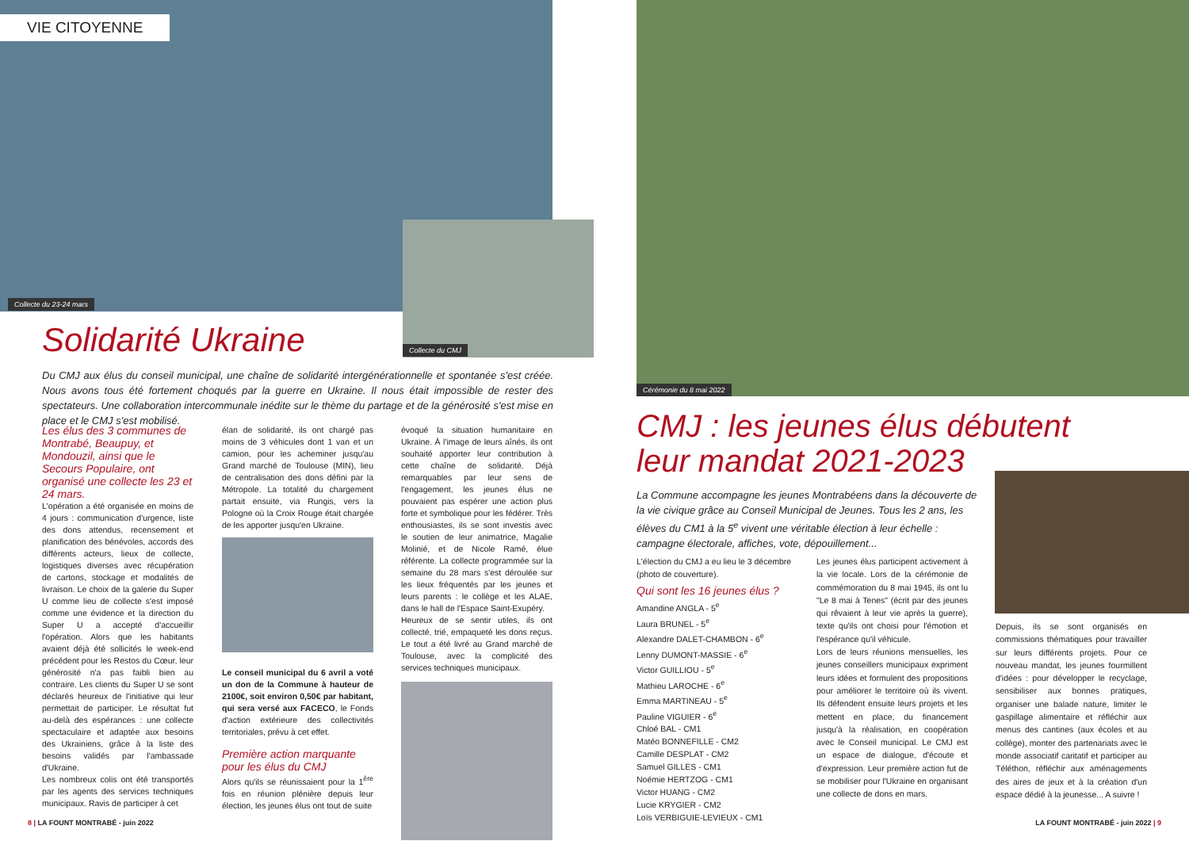VIE CITOYENNE
Collecte du 23-24 mars
Collecte du CMJ
Solidarité Ukraine
Du CMJ aux élus du conseil municipal, une chaîne de solidarité intergénérationnelle et spontanée s'est créée. Nous avons tous été fortement choqués par la guerre en Ukraine. Il nous était impossible de rester des spectateurs. Une collaboration intercommunale inédite sur le thème du partage et de la générosité s'est mise en place et le CMJ s'est mobilisé.
Les élus des 3 communes de Montrabé, Beaupuy, et Mondouzil, ainsi que le Secours Populaire, ont organisé une collecte les 23 et 24 mars.
L'opération a été organisée en moins de 4 jours : communication d'urgence, liste des dons attendus, recensement et planification des bénévoles, accords des différents acteurs, lieux de collecte, logistiques diverses avec récupération de cartons, stockage et modalités de livraison. Le choix de la galerie du Super U comme lieu de collecte s'est imposé comme une évidence et la direction du Super U a accepté d'accueillir l'opération. Alors que les habitants avaient déjà été sollicités le week-end précédent pour les Restos du Cœur, leur générosité n'a pas faibli bien au contraire. Les clients du Super U se sont déclarés heureux de l'initiative qui leur permettait de participer. Le résultat fut au-delà des espérances : une collecte spectaculaire et adaptée aux besoins des Ukrainiens, grâce à la liste des besoins validés par l'ambassade d'Ukraine.
Les nombreux colis ont été transportés par les agents des services techniques municipaux. Ravis de participer à cet
élan de solidarité, ils ont chargé pas moins de 3 véhicules dont 1 van et un camion, pour les acheminer jusqu'au Grand marché de Toulouse (MIN), lieu de centralisation des dons défini par la Métropole. La totalité du chargement partait ensuite, via Rungis, vers la Pologne où la Croix Rouge était chargée de les apporter jusqu'en Ukraine.
Le conseil municipal du 6 avril a voté un don de la Commune à hauteur de 2100€, soit environ 0,50€ par habitant, qui sera versé aux FACECO, le Fonds d'action extérieure des collectivités territoriales, prévu à cet effet.
Première action marquante pour les élus du CMJ
Alors qu'ils se réunissaient pour la 1<sup>ère</sup> fois en réunion plénière depuis leur élection, les jeunes élus ont tout de suite
évoqué la situation humanitaire en Ukraine. À l'image de leurs aînés, ils ont souhaité apporter leur contribution à cette chaîne de solidarité. Déjà remarquables par leur sens de l'engagement, les jeunes élus ne pouvaient pas espérer une action plus forte et symbolique pour les fédérer. Très enthousiastes, ils se sont investis avec le soutien de leur animatrice, Magalie Molinié, et de Nicole Ramé, élue référente. La collecte programmée sur la semaine du 28 mars s'est déroulée sur les lieux fréquentés par les jeunes et leurs parents : le collège et les ALAE, dans le hall de l'Espace Saint-Exupéry.
Heureux de se sentir utiles, ils ont collecté, trié, empaqueté les dons reçus. Le tout a été livré au Grand marché de Toulouse, avec la complicité des services techniques municipaux.
8 | LA FOUNT MONTRABÉ - juin 2022
Cérémonie du 8 mai 2022
CMJ : les jeunes élus débutent
leur mandat 2021-2023
La Commune accompagne les jeunes Montrabéens dans la découverte de la vie civique grâce au Conseil Municipal de Jeunes. Tous les 2 ans, les élèves du CM1 à la 5<sup>e</sup> vivent une véritable élection à leur échelle : campagne électorale, affiches, vote, dépouillement...
L'élection du CMJ a eu lieu le 3 décembre (photo de couverture).
Qui sont les 16 jeunes élus ?
Amandine ANGLA - 5<sup>e</sup>
Laura BRUNEL - 5<sup>e</sup>
Alexandre DALET-CHAMBON - 6<sup>e</sup>
Lenny DUMONT-MASSIE - 6<sup>e</sup>
Victor GUILLIOU - 5<sup>e</sup>
Mathieu LAROCHE - 6<sup>e</sup>
Emma MARTINEAU - 5<sup>e</sup>
Pauline VIGUIER - 6<sup>e</sup>
Chloé BAL - CM1
Matéo BONNEFILLE - CM2
Camille DESPLAT - CM2
Samuel GILLES - CM1
Noémie HERTZOG - CM1
Victor HUANG - CM2
Lucie KRYGIER - CM2
Loïs VERBIGUIE-LEVIEUX - CM1
Les jeunes élus participent activement à la vie locale. Lors de la cérémonie de commémoration du 8 mai 1945, ils ont lu "Le 8 mai à Tenes" (écrit par des jeunes qui rêvaient à leur vie après la guerre), texte qu'ils ont choisi pour l'émotion et l'espérance qu'il véhicule.
Lors de leurs réunions mensuelles, les jeunes conseillers municipaux expriment leurs idées et formulent des propositions pour améliorer le territoire où ils vivent. Ils défendent ensuite leurs projets et les mettent en place, du financement jusqu'à la réalisation, en coopération avec le Conseil municipal. Le CMJ est un espace de dialogue, d'écoute et d'expression. Leur première action fut de se mobiliser pour l'Ukraine en organisant une collecte de dons en mars.
Depuis, ils se sont organisés en commissions thématiques pour travailler sur leurs différents projets. Pour ce nouveau mandat, les jeunes fourmillent d'idées : pour développer le recyclage, sensibiliser aux bonnes pratiques, organiser une balade nature, limiter le gaspillage alimentaire et réfléchir aux menus des cantines (aux écoles et au collège), monter des partenariats avec le monde associatif caritatif et participer au Téléthon, réfléchir aux aménagements des aires de jeux et à la création d'un espace dédié à la jeunesse... A suivre !
LA FOUNT MONTRABÉ - juin 2022 | 9